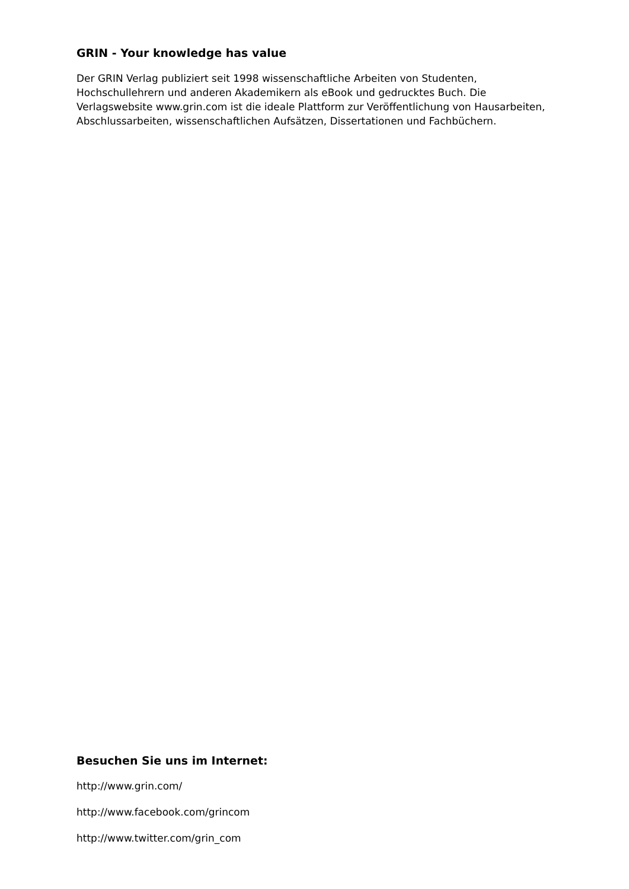GRIN - Your knowledge has value
Der GRIN Verlag publiziert seit 1998 wissenschaftliche Arbeiten von Studenten, Hochschullehrern und anderen Akademikern als eBook und gedrucktes Buch. Die Verlagswebsite www.grin.com ist die ideale Plattform zur Veröffentlichung von Hausarbeiten, Abschlussarbeiten, wissenschaftlichen Aufsätzen, Dissertationen und Fachbüchern.
Besuchen Sie uns im Internet:
http://www.grin.com/
http://www.facebook.com/grincom
http://www.twitter.com/grin_com